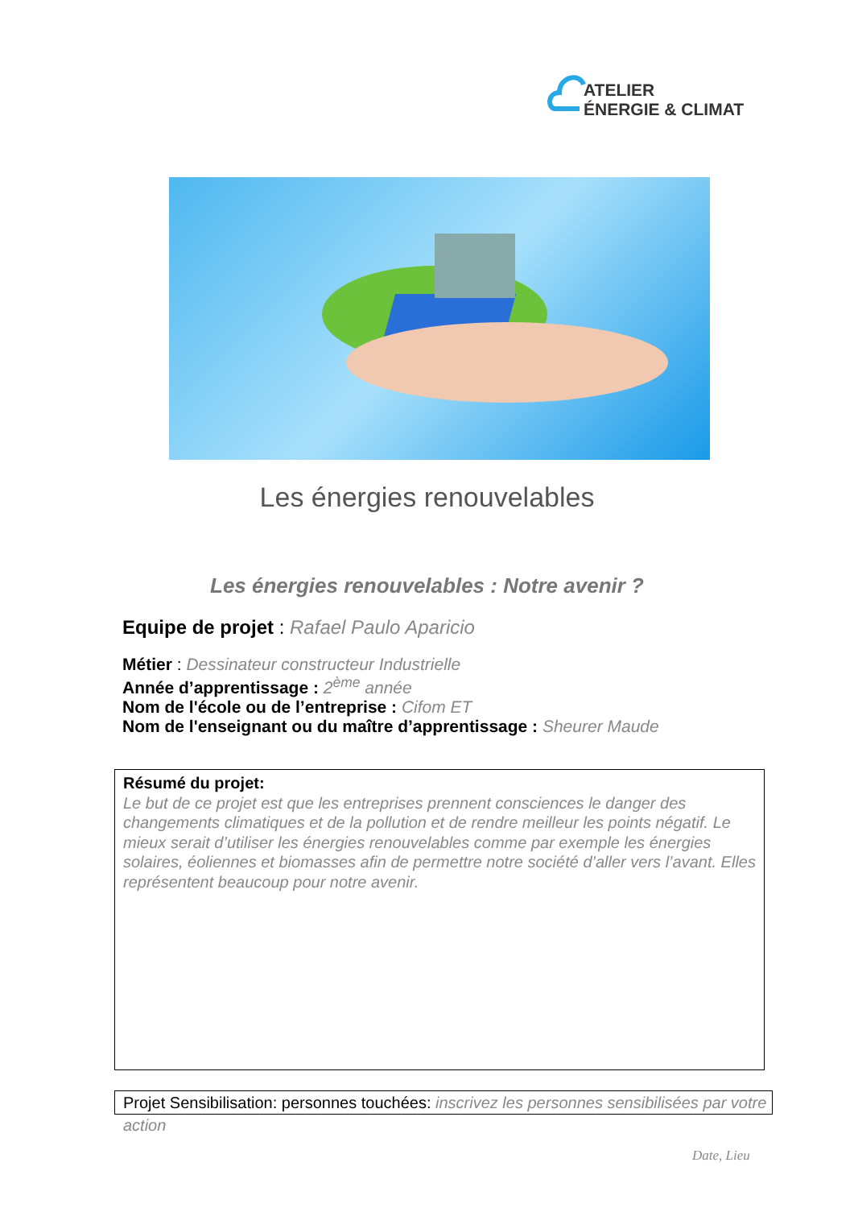ATELIER
ÉNERGIE & CLIMAT
Les énergies renouvelables
Les énergies renouvelables : Notre avenir ?
Equipe de projet : Rafael Paulo Aparicio
Métier : Dessinateur constructeur Industrielle
Année d’apprentissage : 2<sup>ème</sup> année
Nom de l'école ou de l’entreprise : Cifom ET
Nom de l'enseignant ou du maître d’apprentissage : Sheurer Maude
Résumé du projet:
Le but de ce projet est que les entreprises prennent consciences le danger des changements climatiques et de la pollution et de rendre meilleur les points négatif. Le mieux serait d’utiliser les énergies renouvelables comme par exemple les énergies solaires, éoliennes et biomasses afin de permettre notre société d’aller vers l’avant. Elles représentent beaucoup pour notre avenir.
Projet Sensibilisation: personnes touchées: inscrivez les personnes sensibilisées par votre action
Date, Lieu